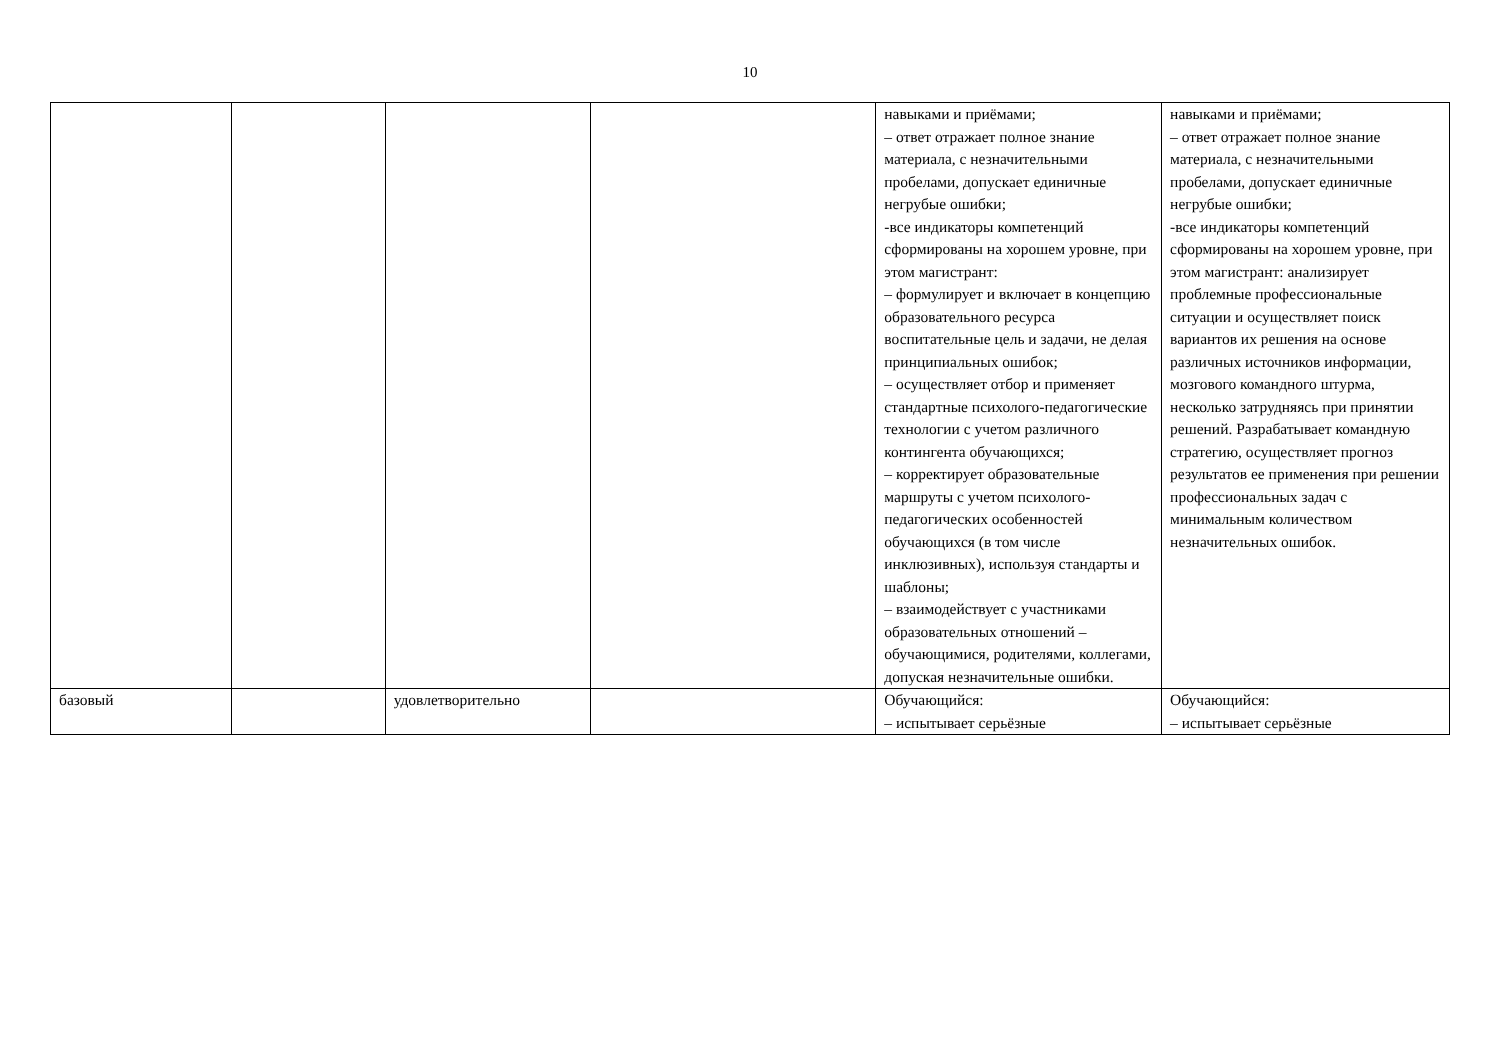10
| | | | | навыками и приёмами; – ответ отражает полное знание материала, с незначительными пробелами, допускает единичные негрубые ошибки; -все индикаторы компетенций сформированы на хорошем уровне, при этом магистрант: – формулирует и включает в концепцию образовательного ресурса воспитательные цель и задачи, не делая принципиальных ошибок; – осуществляет отбор и применяет стандартные психолого-педагогические технологии с учетом различного контингента обучающихся; – корректирует образовательные маршруты с учетом психолого-педагогических особенностей обучающихся (в том числе инклюзивных), используя стандарты и шаблоны; – взаимодействует с участниками образовательных отношений – обучающимися, родителями, коллегами, допуская незначительные ошибки. | навыками и приёмами; – ответ отражает полное знание материала, с незначительными пробелами, допускает единичные негрубые ошибки; -все индикаторы компетенций сформированы на хорошем уровне, при этом магистрант: анализирует проблемные профессиональные ситуации и осуществляет поиск вариантов их решения на основе различных источников информации, мозгового командного штурма, несколько затрудняясь при принятии решений. Разрабатывает командную стратегию, осуществляет прогноз результатов ее применения при решении профессиональных задач с минимальным количеством незначительных ошибок. |
| базовый | | удовлетворительно | | Обучающийся: – испытывает серьёзные | Обучающийся: – испытывает серьёзные |